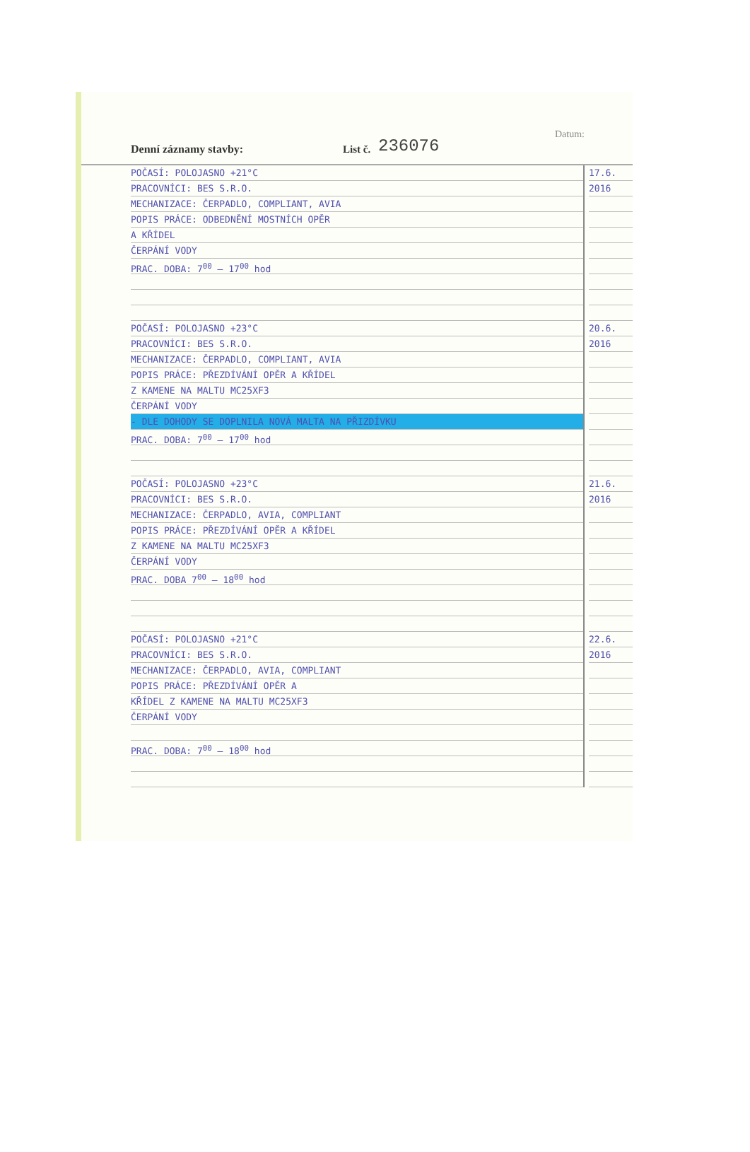Denní záznamy stavby: List č. 236076 Datum:
POČASÍ: POLOJASNO +21°C
PRACOVNÍCI: BES S.R.O.
MECHANIZACE: ČERPADLO, COMPLIANT, AVIA
POPIS PRÁCE: ODBEDNĚNÍ MOSTNÍCH OPĚR
A KŘÍDEL
ČERPÁNÍ VODY
PRAC. DOBA: 7<sup>00</sup> – 17<sup>00</sup> hod
POČASÍ: POLOJASNO +23°C
PRACOVNÍCI: BES S.R.O.
MECHANIZACE: ČERPADLO, COMPLIANT, AVIA
POPIS PRÁCE: PŘEZDÍVÁNÍ OPĚR A KŘÍDEL
Z KAMENE NA MALTU MC25XF3
ČERPÁNÍ VODY
- DLE DOHODY SE DOPLNILA NOVÁ MALTA NA PŘIZDÍVKU
PRAC. DOBA: 7<sup>00</sup> – 17<sup>00</sup> hod
POČASÍ: POLOJASNO +23°C
PRACOVNÍCI: BES S.R.O.
MECHANIZACE: ČERPADLO, AVIA, COMPLIANT
POPIS PRÁCE: PŘEZDÍVÁNÍ OPĚR A KŘÍDEL
Z KAMENE NA MALTU MC25XF3
ČERPÁNÍ VODY
PRAC. DOBA 7<sup>00</sup> – 18<sup>00</sup> hod
POČASÍ: POLOJASNO +21°C
PRACOVNÍCI: BES S.R.O.
MECHANIZACE: ČERPADLO, AVIA, COMPLIANT
POPIS PRÁCE: PŘEZDÍVÁNÍ OPĚR A
KŘÍDEL Z KAMENE NA MALTU MC25XF3
ČERPÁNÍ VODY
PRAC. DOBA: 7<sup>00</sup> – 18<sup>00</sup> hod
17.6.
2016
20.6.
2016
21.6.
2016
22.6.
2016